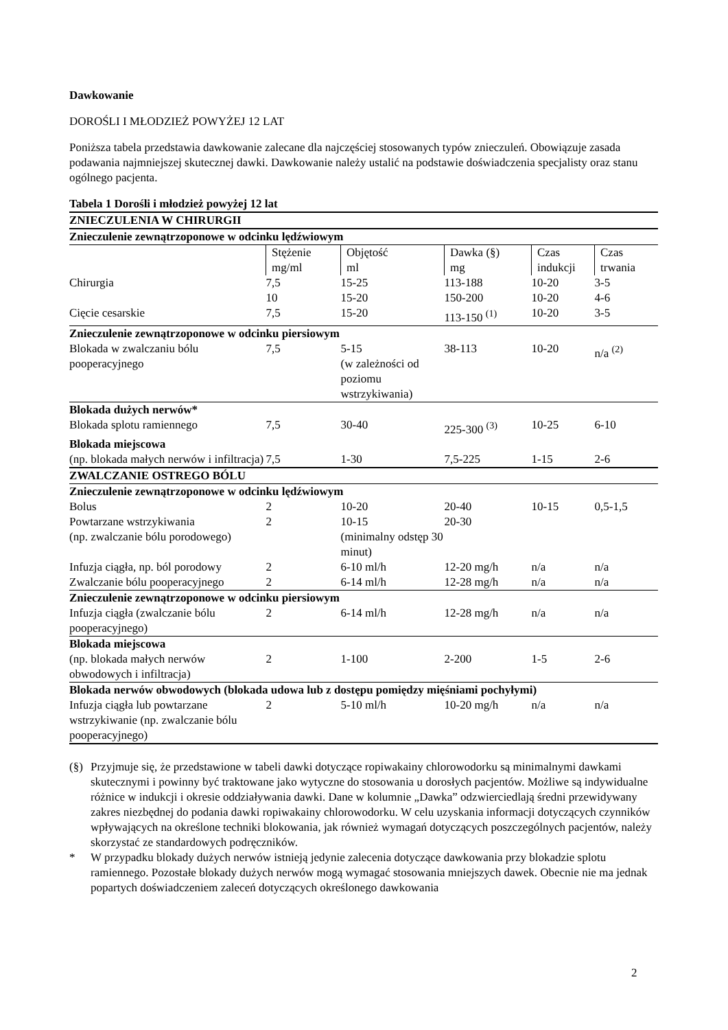Dawkowanie
DOROŚLI I MŁODZIEŻ POWYŻEJ 12 LAT
Poniższa tabela przedstawia dawkowanie zalecane dla najczęściej stosowanych typów znieczuleń. Obowiązuje zasada podawania najmniejszej skutecznej dawki. Dawkowanie należy ustalić na podstawie doświadczenia specjalisty oraz stanu ogólnego pacjenta.
| Tabela 1 Dorośli i młodzież powyżej 12 lat | | | | | |
| ZNIECZULENIA W CHIRURGII | | | | | |
| Znieczulenie zewnątrzoponowe w odcinku lędźwiowym | | | | | |
| | Stężenie mg/ml | Objętość ml | Dawka (§) mg | Czas indukcji | Czas trwania |
| Chirurgia | 7,5 | 15-25 | 113-188 | 10-20 | 3-5 |
| | 10 | 15-20 | 150-200 | 10-20 | 4-6 |
| Cięcie cesarskie | 7,5 | 15-20 | 113-150 <sup>(1)</sup> | 10-20 | 3-5 |
| Znieczulenie zewnątrzoponowe w odcinku piersiowym | | | | | |
| Blokada w zwalczaniu bólu pooperacyjnego | 7,5 | 5-15 (w zależności od poziomu wstrzykiwania) | 38-113 | 10-20 | n/a <sup>(2)</sup> |
| Blokada dużych nerwów* | | | | | |
| Blokada splotu ramiennego | 7,5 | 30-40 | 225-300 <sup>(3)</sup> | 10-25 | 6-10 |
| Blokada miejscowa | | | | | |
| (np. blokada małych nerwów i infiltracja) | 7,5 | 1-30 | 7,5-225 | 1-15 | 2-6 |
| ZWALCZANIE OSTREGO BÓLU | | | | | |
| Znieczulenie zewnątrzoponowe w odcinku lędźwiowym | | | | | |
| Bolus | 2 | 10-20 | 20-40 | 10-15 | 0,5-1,5 |
| Powtarzane wstrzykiwania (np. zwalczanie bólu porodowego) | 2 | 10-15 (minimalny odstęp 30 minut) | 20-30 | | |
| Infuzja ciągła, np. ból porodowy | 2 | 6-10 ml/h | 12-20 mg/h | n/a | n/a |
| Zwalczanie bólu pooperacyjnego | 2 | 6-14 ml/h | 12-28 mg/h | n/a | n/a |
| Znieczulenie zewnątrzoponowe w odcinku piersiowym | | | | | |
| Infuzja ciągła (zwalczanie bólu pooperacyjnego) | 2 | 6-14 ml/h | 12-28 mg/h | n/a | n/a |
| Blokada miejscowa | | | | | |
| (np. blokada małych nerwów obwodowych i infiltracja) | 2 | 1-100 | 2-200 | 1-5 | 2-6 |
| Blokada nerwów obwodowych (blokada udowa lub z dostępu pomiędzy mięśniami pochyłymi) | | | | | |
| Infuzja ciągła lub powtarzane wstrzykiwanie (np. zwalczanie bólu pooperacyjnego) | 2 | 5-10 ml/h | 10-20 mg/h | n/a | n/a |
(§) Przyjmuje się, że przedstawione w tabeli dawki dotyczące ropiwakainy chlorowodorku są minimalnymi dawkami skutecznymi i powinny być traktowane jako wytyczne do stosowania u dorosłych pacjentów. Możliwe są indywidualne różnice w indukcji i okresie oddziaływania dawki. Dane w kolumnie „Dawka” odzwierciedlają średni przewidywany zakres niezbędnej do podania dawki ropiwakainy chlorowodorku. W celu uzyskania informacji dotyczących czynników wpływających na określone techniki blokowania, jak również wymagań dotyczących poszczególnych pacjentów, należy skorzystać ze standardowych podręczników.
* W przypadku blokady dużych nerwów istnieją jedynie zalecenia dotyczące dawkowania przy blokadzie splotu ramiennego. Pozostałe blokady dużych nerwów mogą wymagać stosowania mniejszych dawek. Obecnie nie ma jednak popartych doświadczeniem zaleceń dotyczących określonego dawkowania
2